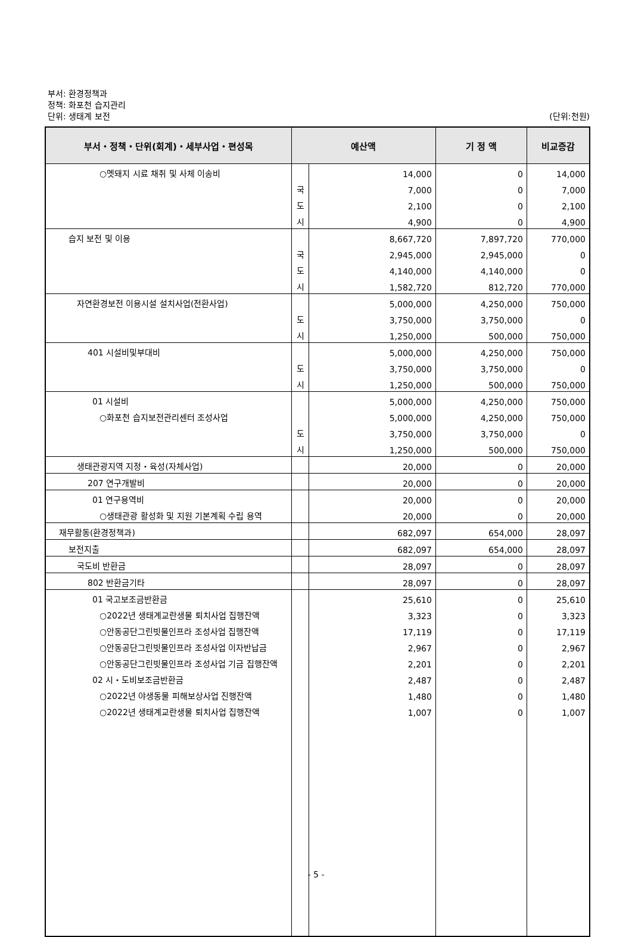부서: 환경정책과
정책: 화포천 습지관리
단위: 생태계 보전 (단위:천원)
| 부서・정책・단위(회계)・세부사업・편성목 | 예산액 | | 기 정 액 | 비교증감 |
| --- | --- | --- | --- | --- |
| ○멧돼지 시료 채취 및 사체 이송비 | | 14,000 | 0 | 14,000 |
| | 국 | 7,000 | 0 | 7,000 |
| | 도 | 2,100 | 0 | 2,100 |
| | 시 | 4,900 | 0 | 4,900 |
| 습지 보전 및 이용 | | 8,667,720 | 7,897,720 | 770,000 |
| | 국 | 2,945,000 | 2,945,000 | 0 |
| | 도 | 4,140,000 | 4,140,000 | 0 |
| | 시 | 1,582,720 | 812,720 | 770,000 |
| 자연환경보전 이용시설 설치사업(전환사업) | | 5,000,000 | 4,250,000 | 750,000 |
| | 도 | 3,750,000 | 3,750,000 | 0 |
| | 시 | 1,250,000 | 500,000 | 750,000 |
| 401 시설비및부대비 | | 5,000,000 | 4,250,000 | 750,000 |
| | 도 | 3,750,000 | 3,750,000 | 0 |
| | 시 | 1,250,000 | 500,000 | 750,000 |
| 01 시설비 | | 5,000,000 | 4,250,000 | 750,000 |
| ○화포천 습지보전관리센터 조성사업 | | 5,000,000 | 4,250,000 | 750,000 |
| | 도 | 3,750,000 | 3,750,000 | 0 |
| | 시 | 1,250,000 | 500,000 | 750,000 |
| 생태관광지역 지정・육성(자체사업) | | 20,000 | 0 | 20,000 |
| 207 연구개발비 | | 20,000 | 0 | 20,000 |
| 01 연구용역비 | | 20,000 | 0 | 20,000 |
| ○생태관광 활성화 및 지원 기본계획 수립 용역 | | 20,000 | 0 | 20,000 |
| 재무활동(환경정책과) | | 682,097 | 654,000 | 28,097 |
| 보전지출 | | 682,097 | 654,000 | 28,097 |
| 국도비 반환금 | | 28,097 | 0 | 28,097 |
| 802 반환금기타 | | 28,097 | 0 | 28,097 |
| 01 국고보조금반환금 | | 25,610 | 0 | 25,610 |
| ○2022년 생태계교란생물 퇴치사업 집행잔액 | | 3,323 | 0 | 3,323 |
| ○안동공단그린빗물인프라 조성사업 집행잔액 | | 17,119 | 0 | 17,119 |
| ○안동공단그린빗물인프라 조성사업 이자반납금 | | 2,967 | 0 | 2,967 |
| ○안동공단그린빗물인프라 조성사업 기금 집행잔액 | | 2,201 | 0 | 2,201 |
| 02 시・도비보조금반환금 | | 2,487 | 0 | 2,487 |
| ○2022년 야생동물 피해보상사업 진행잔액 | | 1,480 | 0 | 1,480 |
| ○2022년 생태계교란생물 퇴치사업 집행잔액 | | 1,007 | 0 | 1,007 |
- 5 -